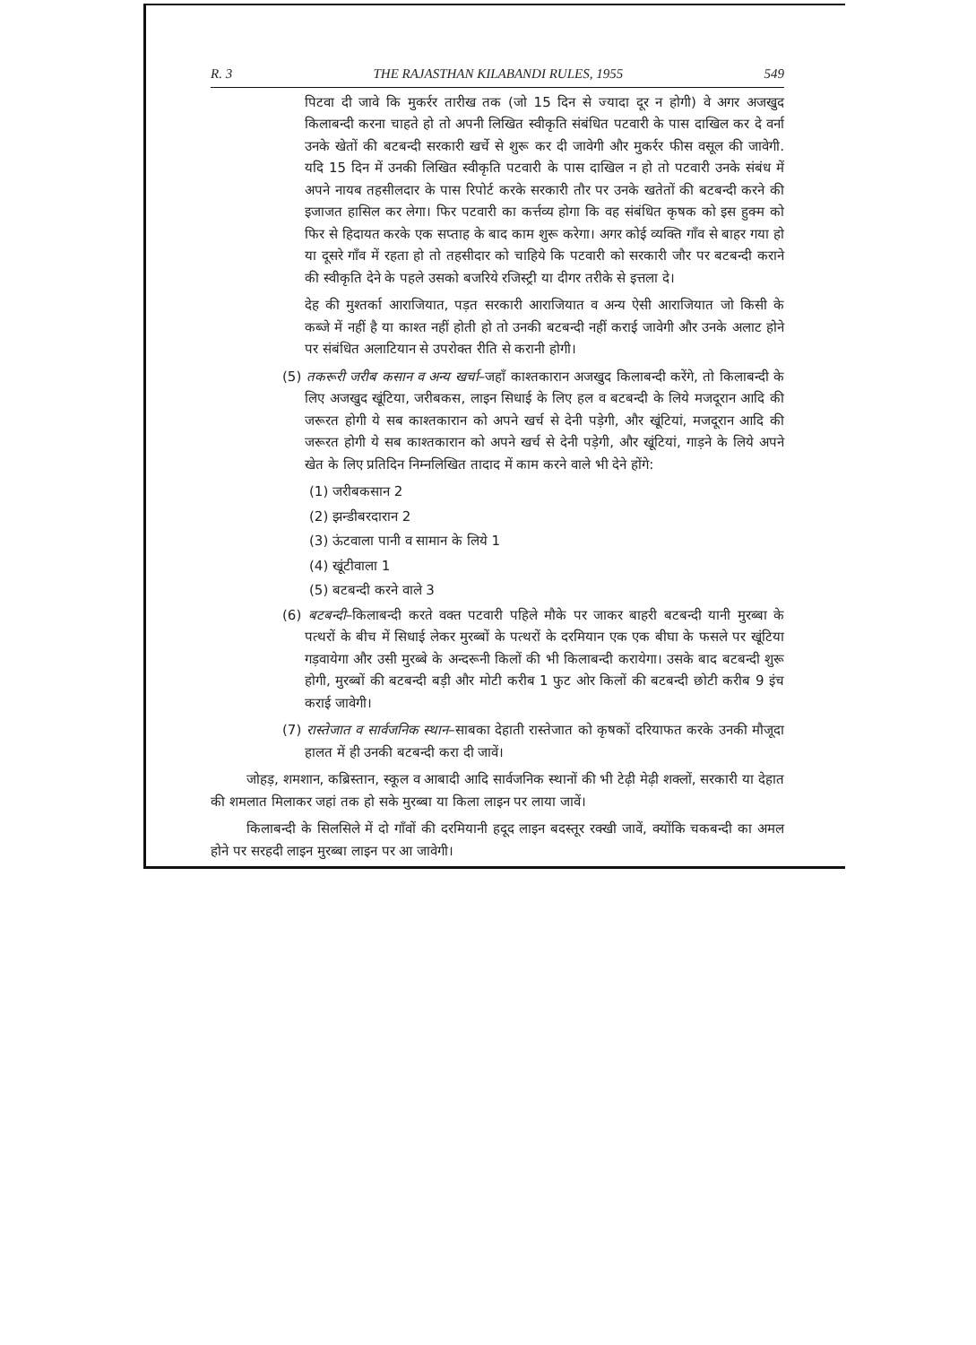R. 3 THE RAJASTHAN KILABANDI RULES, 1955 549
पिटवा दी जावे कि मुकर्रर तारीख तक (जो 15 दिन से ज्यादा दूर न होगी) वे अगर अजखुद किलाबन्दी करना चाहते हो तो अपनी लिखित स्वीकृति संबंधित पटवारी के पास दाखिल कर दे वर्ना उनके खेतों की बटबन्दी सरकारी खर्चे से शुरू कर दी जावेगी और मुकर्रर फीस वसूल की जावेगी. यदि 15 दिन में उनकी लिखित स्वीकृति पटवारी के पास दाखिल न हो तो पटवारी उनके संबंध में अपने नायब तहसीलदार के पास रिपोर्ट करके सरकारी तौर पर उनके खतेतों की बटबन्दी करने की इजाजत हासिल कर लेगा। फिर पटवारी का कर्त्तव्य होगा कि वह संबंधित कृषक को इस हुक्म को फिर से हिदायत करके एक सप्ताह के बाद काम शुरू करेगा। अगर कोई व्यक्ति गाँव से बाहर गया हो या दूसरे गाँव में रहता हो तो तहसीदार को चाहिये कि पटवारी को सरकारी जौर पर बटबन्दी कराने की स्वीकृति देने के पहले उसको बजरिये रजिस्ट्री या दीगर तरीके से इत्तला दे।
देह की मुश्तर्का आराजियात, पड़त सरकारी आराजियात व अन्य ऐसी आराजियात जो किसी के कब्जे में नहीं है या काश्त नहीं होती हो तो उनकी बटबन्दी नहीं कराई जावेगी और उनके अलाट होने पर संबंधित अलाटियान से उपरोक्त रीति से करानी होगी।
(5) तकरूरी जरीब कसान व अन्य खर्चा–जहाँ काश्तकारान अजखुद किलाबन्दी करेंगे, तो किलाबन्दी के लिए अजखुद खूंटिया, जरीबकस, लाइन सिधाई के लिए हल व बटबन्दी के लिये मजदूरान आदि की जरूरत होगी ये सब काश्तकारान को अपने खर्च से देनी पड़ेगी, और खूंटियां, मजदूरान आदि की जरूरत होगी ये सब काश्तकारान को अपने खर्च से देनी पड़ेगी, और खूंटियां, गाड़ने के लिये अपने खेत के लिए प्रतिदिन निम्नलिखित तादाद में काम करने वाले भी देने होंगे:
(1) जरीबकसान 2
(2) झन्डीबरदारान 2
(3) ऊंटवाला पानी व सामान के लिये 1
(4) खूंटीवाला 1
(5) बटबन्दी करने वाले 3
(6) बटबन्दी–किलाबन्दी करते वक्त पटवारी पहिले मौके पर जाकर बाहरी बटबन्दी यानी मुरब्बा के पत्थरों के बीच में सिधाई लेकर मुरब्बों के पत्थरों के दरमियान एक एक बीघा के फसले पर खूंटिया गड़वायेगा और उसी मुरब्बे के अन्दरूनी किलों की भी किलाबन्दी करायेगा। उसके बाद बटबन्दी शुरू होगी, मुरब्बों की बटबन्दी बड़ी और मोटी करीब 1 फुट ओर किलों की बटबन्दी छोटी करीब 9 इंच कराई जावेगी।
(7) रास्तेजात व सार्वजनिक स्थान–साबका देहाती रास्तेजात को कृषकों दरियाफत करके उनकी मौजूदा हालत में ही उनकी बटबन्दी करा दी जावें।
जोहड़, शमशान, कब्रिस्तान, स्कूल व आबादी आदि सार्वजनिक स्थानों की भी टेढ़ी मेढ़ी शक्लों, सरकारी या देहात की शमलात मिलाकर जहां तक हो सके मुरब्बा या किला लाइन पर लाया जावें।
किलाबन्दी के सिलसिले में दो गाँवों की दरमियानी हदूद लाइन बदस्तूर रक्खी जावें, क्योंकि चकबन्दी का अमल होने पर सरहदी लाइन मुरब्बा लाइन पर आ जावेगी।